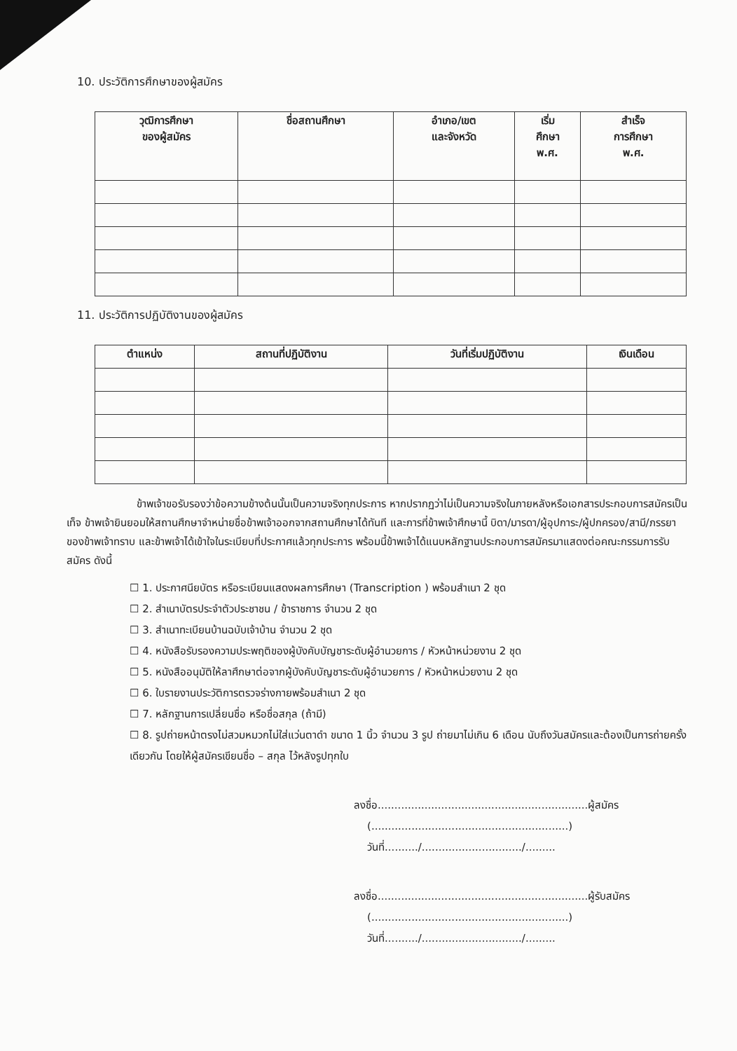10. ประวัติการศึกษาของผู้สมัคร
| วุฒิการศึกษา ของผู้สมัคร | ชื่อสถานศึกษา | อำเภอ/เขต และจังหวัด | เริ่ม ศึกษา พ.ศ. | สำเร็จ การศึกษา พ.ศ. |
| --- | --- | --- | --- | --- |
11. ประวัติการปฏิบัติงานของผู้สมัคร
| ตำแหน่ง | สถานที่ปฏิบัติงาน | วันที่เริ่มปฏิบัติงาน | เงินเดือน |
| --- | --- | --- | --- |
ข้าพเจ้าขอรับรองว่าข้อความข้างต้นนั้นเป็นความจริงทุกประการ หากปรากฏว่าไม่เป็นความจริงในภายหลังหรือเอกสารประกอบการสมัครเป็นเท็จ ข้าพเจ้ายินยอมให้สถานศึกษาจำหน่ายชื่อข้าพเจ้าออกจากสถานศึกษาได้ทันที และการที่ข้าพเจ้าศึกษานี้ บิดา/มารดา/ผู้อุปการะ/ผู้ปกครอง/สามี/ภรรยา ของข้าพเจ้าทราบ และข้าพเจ้าได้เข้าใจในระเบียบที่ประกาศแล้วทุกประการ พร้อมนี้ข้าพเจ้าได้แนบหลักฐานประกอบการสมัครมาแสดงต่อคณะกรรมการรับสมัคร ดังนี้
☐ 1. ประกาศนียบัตร หรือระเบียนแสดงผลการศึกษา (Transcription ) พร้อมสำเนา 2 ชุด
☐ 2. สำเนาบัตรประจำตัวประชาชน / ข้าราชการ จำนวน 2 ชุด
☐ 3. สำเนาทะเบียนบ้านฉบับเจ้าบ้าน จำนวน 2 ชุด
☐ 4. หนังสือรับรองความประพฤติของผู้บังคับบัญชาระดับผู้อำนวยการ / หัวหน้าหน่วยงาน 2 ชุด
☐ 5. หนังสืออนุมัติให้ลาศึกษาต่อจากผู้บังคับบัญชาระดับผู้อำนวยการ / หัวหน้าหน่วยงาน 2 ชุด
☐ 6. ใบรายงานประวัติการตรวจร่างกายพร้อมสำเนา 2 ชุด
☐ 7. หลักฐานการเปลี่ยนชื่อ หรือชื่อสกุล (ถ้ามี)
☐ 8. รูปถ่ายหน้าตรงไม่สวมหมวกไม่ใส่แว่นตาดำ ขนาด 1 นิ้ว จำนวน 3 รูป ถ่ายมาไม่เกิน 6 เดือน นับถึงวันสมัครและต้องเป็นการถ่ายครั้งเดียวกัน โดยให้ผู้สมัครเขียนชื่อ – สกุล ไว้หลังรูปทุกใบ
ลงชื่อ...............................................................ผู้สมัคร
(...........................................................)
วันที่........../............................../.........
ลงชื่อ...............................................................ผู้รับสมัคร
(...........................................................)
วันที่........../............................../.........